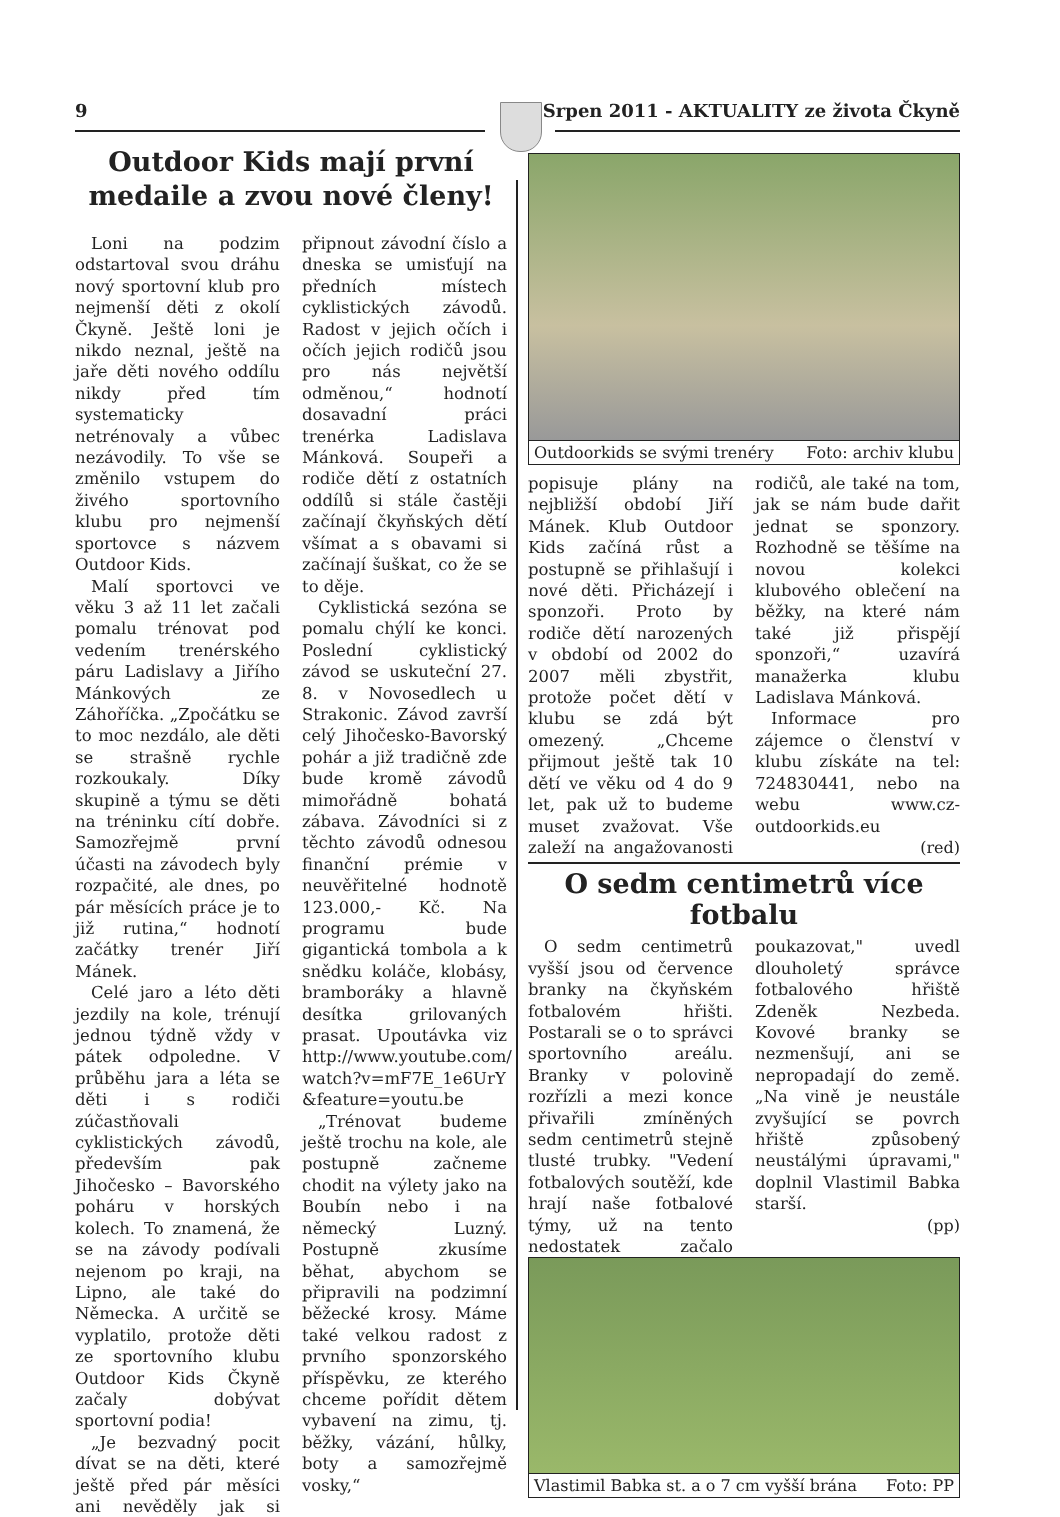9 Srpen 2011 - AKTUALITY ze života Čkyně
Outdoor Kids mají první
medaile a zvou nové členy!
Loni na podzim odstartoval svou dráhu nový sportovní klub pro nejmenší děti z okolí Čkyně. Ještě loni je nikdo neznal, ještě na jaře děti nového oddílu nikdy před tím systematicky netrénovaly a vůbec nezávodily. To vše se změnilo vstupem do živého sportovního klubu pro nejmenší sportovce s názvem Outdoor Kids.
Malí sportovci ve věku 3 až 11 let začali pomalu trénovat pod vedením trenérského páru Ladislavy a Jiřího Mánkových ze Záhoříčka. „Zpočátku se to moc nezdálo, ale děti se strašně rychle rozkoukaly. Díky skupině a týmu se děti na tréninku cítí dobře. Samozřejmě první účasti na závodech byly rozpačité, ale dnes, po pár měsících práce je to již rutina,“ hodnotí začátky trenér Jiří Mánek.
Celé jaro a léto děti jezdily na kole, trénují jednou týdně vždy v pátek odpoledne. V průběhu jara a léta se děti i s rodiči zúčastňovali cyklistických závodů, především pak Jihočesko – Bavorského poháru v horských kolech. To znamená, že se na závody podívali nejenom po kraji, na Lipno, ale také do Německa. A určitě se vyplatilo, protože děti ze sportovního klubu Outdoor Kids Čkyně začaly dobývat sportovní podia!
„Je bezvadný pocit dívat se na děti, které ještě před pár měsíci ani nevěděly jak si připnout závodní číslo a dneska se umisťují na předních místech cyklistických závodů. Radost v jejich očích i očích jejich rodičů jsou pro nás největší odměnou,“ hodnotí dosavadní práci trenérka Ladislava Mánková. Soupeři a rodiče dětí z ostatních oddílů si stále častěji začínají čkyňských dětí všímat a s obavami si začínají šuškat, co že se to děje.
Cyklistická sezóna se pomalu chýlí ke konci. Poslední cyklistický závod se uskuteční 27. 8. v Novosedlech u Strakonic. Závod završí celý Jihočesko-Bavorský pohár a již tradičně zde bude kromě závodů mimořádně bohatá zábava. Závodníci si z těchto závodů odnesou finanční prémie v neuvěřitelné hodnotě 123.000,- Kč. Na programu bude gigantická tombola a k snědku koláče, klobásy, bramboráky a hlavně desítka grilovaných prasat. Upoutávka viz http://www.youtube.com/ watch?v=mF7E_1e6UrY &feature=youtu.be
„Trénovat budeme ještě trochu na kole, ale postupně začneme chodit na výlety jako na Boubín nebo i na německý Luzný. Postupně zkusíme běhat, abychom se připravili na podzimní běžecké krosy. Máme také velkou radost z prvního sponzorského příspěvku, ze kterého chceme pořídit dětem vybavení na zimu, tj. běžky, vázání, hůlky, boty a samozřejmě vosky,“
Outdoorkids se svými trenéry Foto: archiv klubu
popisuje plány na nejbližší období Jiří Mánek. Klub Outdoor Kids začíná růst a postupně se přihlašují i nové děti. Přicházejí i sponzoři. Proto by rodiče dětí narozených v období od 2002 do 2007 měli zbystřit, protože počet dětí v klubu se zdá být omezený. „Chceme přijmout ještě tak 10 dětí ve věku od 4 do 9 let, pak už to budeme muset zvažovat. Vše zaleží na angažovanosti rodičů, ale také na tom, jak se nám bude dařit jednat se sponzory. Rozhodně se těšíme na novou kolekci klubového oblečení na běžky, na které nám také již přispějí sponzoři,“ uzavírá manažerka klubu Ladislava Mánková.
Informace pro zájemce o členství v klubu získáte na tel: 724830441, nebo na webu www.cz-outdoorkids.eu
(red)
O sedm centimetrů více fotbalu
O sedm centimetrů vyšší jsou od července branky na čkyňském fotbalovém hřišti. Postarali se o to správci sportovního areálu. Branky v polovině rozřízli a mezi konce přivařili zmíněných sedm centimetrů stejně tlusté trubky. "Vedení fotbalových soutěží, kde hrají naše fotbalové týmy, už na tento nedostatek začalo poukazovat," uvedl dlouholetý správce fotbalového hřiště Zdeněk Nezbeda. Kovové branky se nezmenšují, ani se nepropadají do země. „Na vině je neustále zvyšující se povrch hřiště způsobený neustálými úpravami," doplnil Vlastimil Babka starší.
(pp)
Vlastimil Babka st. a o 7 cm vyšší brána Foto: PP